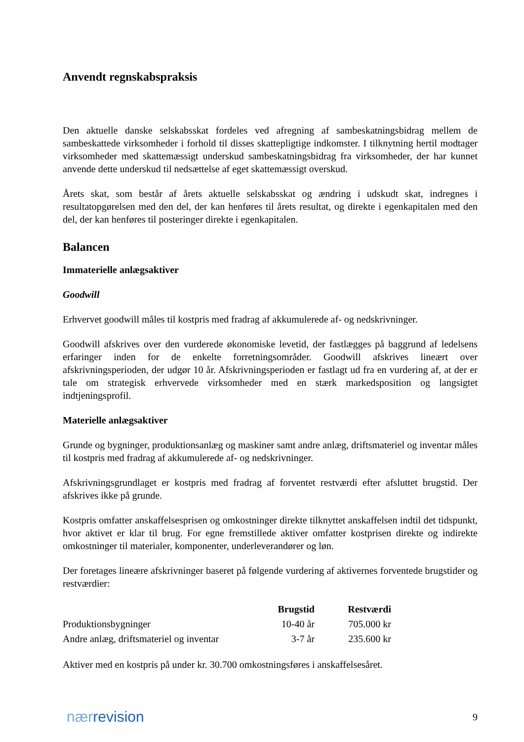Anvendt regnskabspraksis
Den aktuelle danske selskabsskat fordeles ved afregning af sambeskatningsbidrag mellem de sambeskattede virksomheder i forhold til disses skattepligtige indkomster. I tilknytning hertil modtager virksomheder med skattemæssigt underskud sambeskatningsbidrag fra virksomheder, der har kunnet anvende dette underskud til nedsættelse af eget skattemæssigt overskud.
Årets skat, som består af årets aktuelle selskabsskat og ændring i udskudt skat, indregnes i resultatopgørelsen med den del, der kan henføres til årets resultat, og direkte i egenkapitalen med den del, der kan henføres til posteringer direkte i egenkapitalen.
Balancen
Immaterielle anlægsaktiver
Goodwill
Erhvervet goodwill måles til kostpris med fradrag af akkumulerede af- og nedskrivninger.
Goodwill afskrives over den vurderede økonomiske levetid, der fastlægges på baggrund af ledelsens erfaringer inden for de enkelte forretningsområder. Goodwill afskrives lineært over afskrivningsperioden, der udgør 10 år. Afskrivningsperioden er fastlagt ud fra en vurdering af, at der er tale om strategisk erhvervede virksomheder med en stærk markedsposition og langsigtet indtjeningsprofil.
Materielle anlægsaktiver
Grunde og bygninger, produktionsanlæg og maskiner samt andre anlæg, driftsmateriel og inventar måles til kostpris med fradrag af akkumulerede af- og nedskrivninger.
Afskrivningsgrundlaget er kostpris med fradrag af forventet restværdi efter afsluttet brugstid. Der afskrives ikke på grunde.
Kostpris omfatter anskaffelsesprisen og omkostninger direkte tilknyttet anskaffelsen indtil det tidspunkt, hvor aktivet er klar til brug. For egne fremstillede aktiver omfatter kostprisen direkte og indirekte omkostninger til materialer, komponenter, underleverandører og løn.
Der foretages lineære afskrivninger baseret på følgende vurdering af aktivernes forventede brugstider og restværdier:
| | Brugstid | Restværdi |
| --- | --- | --- |
| Produktionsbygninger | 10-40 år | 705.000 kr |
| Andre anlæg, driftsmateriel og inventar | 3-7 år | 235.600 kr |
Aktiver med en kostpris på under kr. 30.700 omkostningsføres i anskaffelsesåret.
nærrevision
9